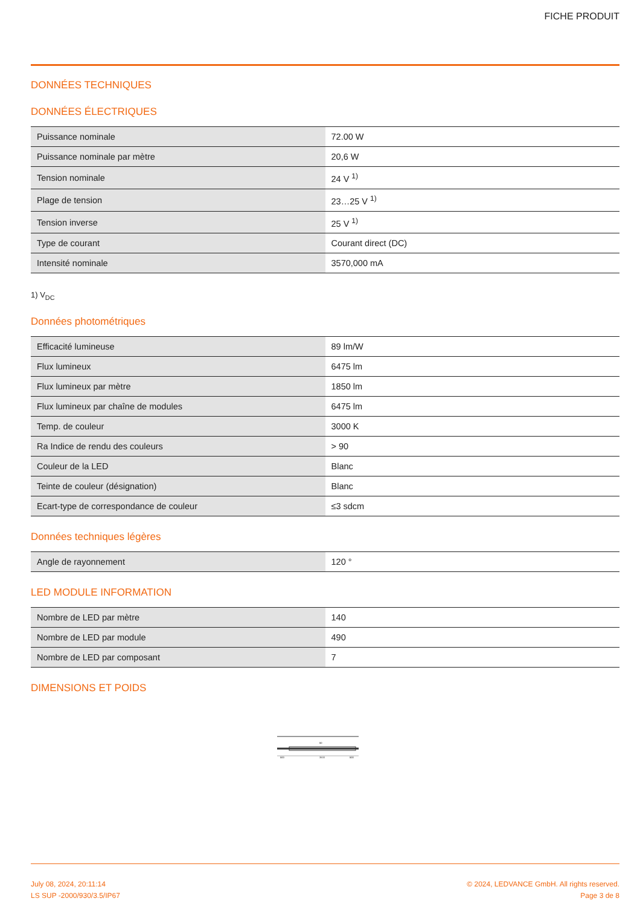FICHE PRODUIT
DONNÉES TECHNIQUES
DONNÉES ÉLECTRIQUES
| Puissance nominale | 72.00 W |
| Puissance nominale par mètre | 20,6 W |
| Tension nominale | 24 V <sup>1)</sup> |
| Plage de tension | 23…25 V <sup>1)</sup> |
| Tension inverse | 25 V <sup>1)</sup> |
| Type de courant | Courant direct (DC) |
| Intensité nominale | 3570,000 mA |
1) V<sub>DC</sub>
Données photométriques
| Efficacité lumineuse | 89 lm/W |
| Flux lumineux | 6475 lm |
| Flux lumineux par mètre | 1850 lm |
| Flux lumineux par chaîne de modules | 6475 lm |
| Temp. de couleur | 3000 K |
| Ra Indice de rendu des couleurs | > 90 |
| Couleur de la LED | Blanc |
| Teinte de couleur (désignation) | Blanc |
| Ecart-type de correspondance de couleur | ≤3 sdcm |
Données techniques légères
| Angle de rayonnement | 120 ° |
LED MODULE INFORMATION
| Nombre de LED par mètre | 140 |
| Nombre de LED par module | 490 |
| Nombre de LED par composant | 7 |
DIMENSIONS ET POIDS
3500
500
500
50
July 08, 2024, 20:11:14
LS SUP -2000/930/3.5/IP67
© 2024, LEDVANCE GmbH. All rights reserved.
Page 3 de 8